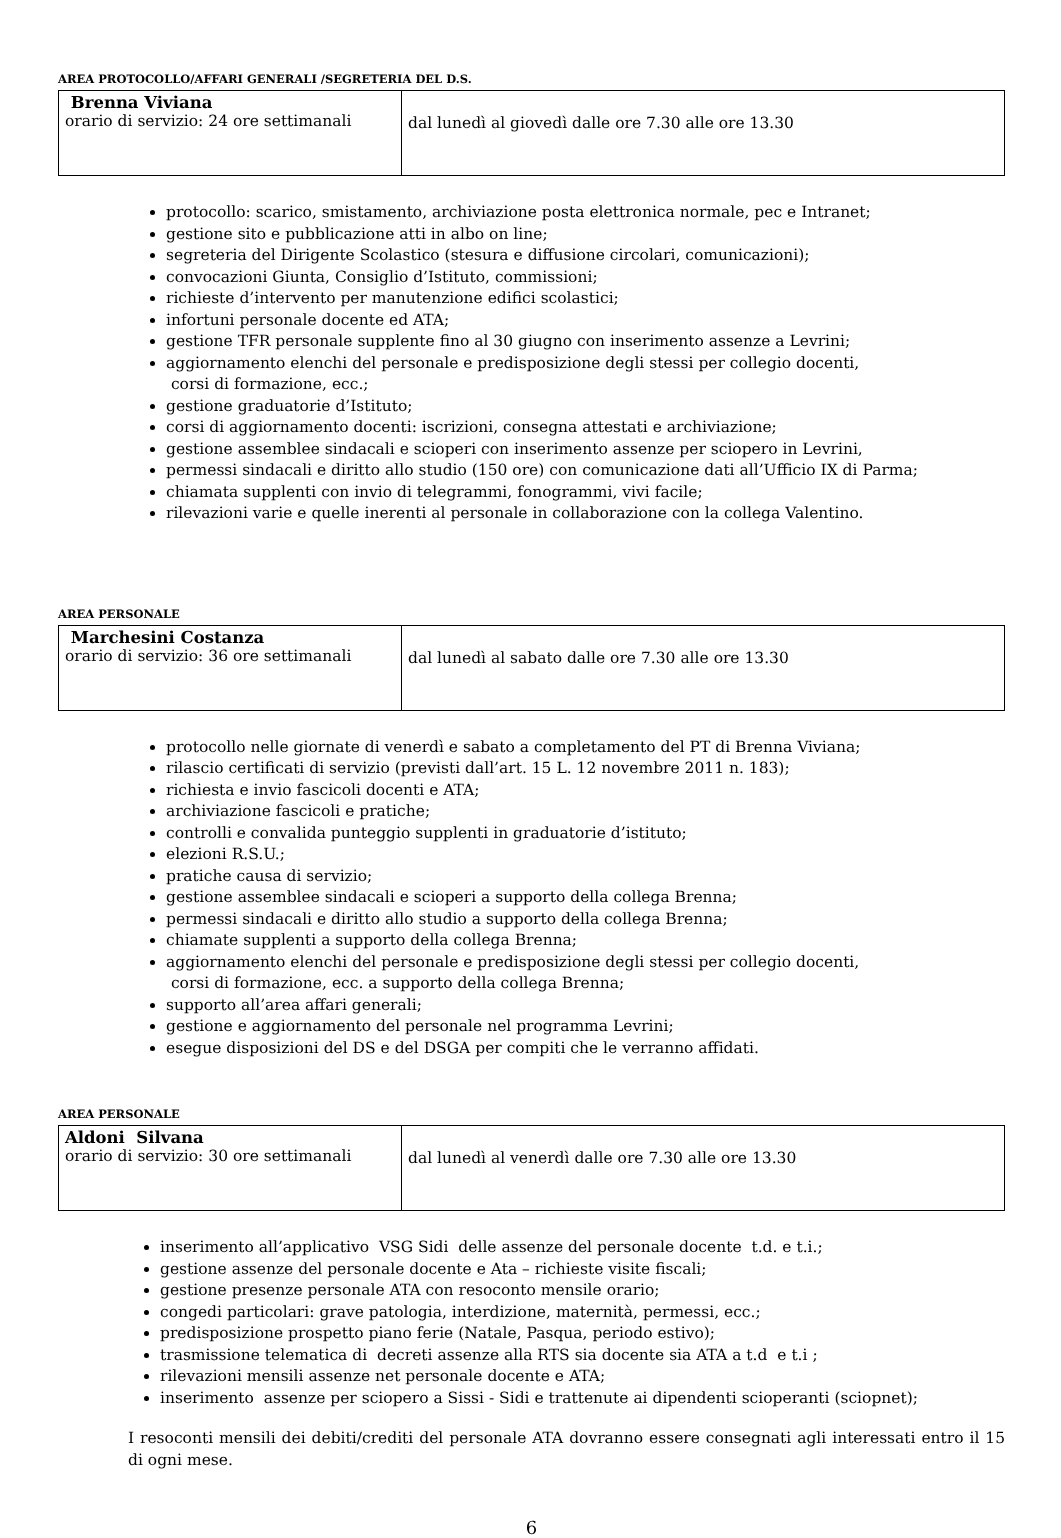AREA PROTOCOLLO/AFFARI GENERALI /SEGRETERIA DEL D.S.
| Brenna Viviana orario di servizio: 24 ore settimanali | dal lunedì al giovedì dalle ore 7.30 alle ore 13.30 |
protocollo: scarico, smistamento, archiviazione posta elettronica normale, pec e Intranet;
gestione sito e pubblicazione atti in albo on line;
segreteria del Dirigente Scolastico (stesura e diffusione circolari, comunicazioni);
convocazioni Giunta, Consiglio d’Istituto, commissioni;
richieste d’intervento per manutenzione edifici scolastici;
infortuni personale docente ed ATA;
gestione TFR personale supplente fino al 30 giugno con inserimento assenze a Levrini;
aggiornamento elenchi del personale e predisposizione degli stessi per collegio docenti,
corsi di formazione, ecc.;
gestione graduatorie d’Istituto;
corsi di aggiornamento docenti: iscrizioni, consegna attestati e archiviazione;
gestione assemblee sindacali e scioperi con inserimento assenze per sciopero in Levrini,
permessi sindacali e diritto allo studio (150 ore) con comunicazione dati all’Ufficio IX di Parma;
chiamata supplenti con invio di telegrammi, fonogrammi, vivi facile;
rilevazioni varie e quelle inerenti al personale in collaborazione con la collega Valentino.
AREA PERSONALE
| Marchesini Costanza orario di servizio: 36 ore settimanali | dal lunedì al sabato dalle ore 7.30 alle ore 13.30 |
protocollo nelle giornate di venerdì e sabato a completamento del PT di Brenna Viviana;
rilascio certificati di servizio (previsti dall’art. 15 L. 12 novembre 2011 n. 183);
richiesta e invio fascicoli docenti e ATA;
archiviazione fascicoli e pratiche;
controlli e convalida punteggio supplenti in graduatorie d’istituto;
elezioni R.S.U.;
pratiche causa di servizio;
gestione assemblee sindacali e scioperi a supporto della collega Brenna;
permessi sindacali e diritto allo studio a supporto della collega Brenna;
chiamate supplenti a supporto della collega Brenna;
aggiornamento elenchi del personale e predisposizione degli stessi per collegio docenti,
corsi di formazione, ecc. a supporto della collega Brenna;
supporto all’area affari generali;
gestione e aggiornamento del personale nel programma Levrini;
esegue disposizioni del DS e del DSGA per compiti che le verranno affidati.
AREA PERSONALE
| Aldoni Silvana orario di servizio: 30 ore settimanali | dal lunedì al venerdì dalle ore 7.30 alle ore 13.30 |
inserimento all’applicativo VSG Sidi delle assenze del personale docente t.d. e t.i.;
gestione assenze del personale docente e Ata – richieste visite fiscali;
gestione presenze personale ATA con resoconto mensile orario;
congedi particolari: grave patologia, interdizione, maternità, permessi, ecc.;
predisposizione prospetto piano ferie (Natale, Pasqua, periodo estivo);
trasmissione telematica di decreti assenze alla RTS sia docente sia ATA a t.d e t.i ;
rilevazioni mensili assenze net personale docente e ATA;
inserimento assenze per sciopero a Sissi - Sidi e trattenute ai dipendenti scioperanti (sciopnet);
I resoconti mensili dei debiti/crediti del personale ATA dovranno essere consegnati agli interessati entro il 15 di ogni mese.
6